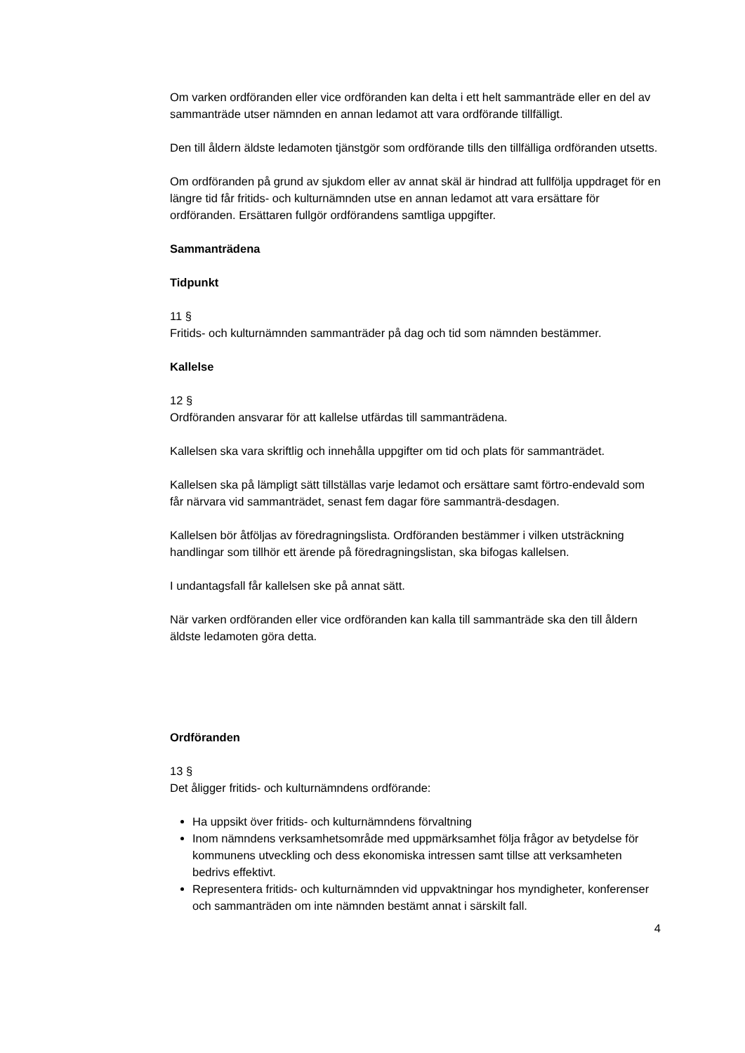Om varken ordföranden eller vice ordföranden kan delta i ett helt sammanträde eller en del av sammanträde utser nämnden en annan ledamot att vara ordförande tillfälligt.
Den till åldern äldste ledamoten tjänstgör som ordförande tills den tillfälliga ordföranden utsetts.
Om ordföranden på grund av sjukdom eller av annat skäl är hindrad att fullfölja uppdraget för en längre tid får fritids- och kulturnämnden utse en annan ledamot att vara ersättare för ordföranden. Ersättaren fullgör ordförandens samtliga uppgifter.
Sammanträdena
Tidpunkt
11 §
Fritids- och kulturnämnden sammanträder på dag och tid som nämnden bestämmer.
Kallelse
12 §
Ordföranden ansvarar för att kallelse utfärdas till sammanträdena.
Kallelsen ska vara skriftlig och innehålla uppgifter om tid och plats för sammanträdet.
Kallelsen ska på lämpligt sätt tillställas varje ledamot och ersättare samt förtro-endevald som får närvara vid sammanträdet, senast fem dagar före sammanträ-desdagen.
Kallelsen bör åtföljas av föredragningslista. Ordföranden bestämmer i vilken utsträckning handlingar som tillhör ett ärende på föredragningslistan, ska bifogas kallelsen.
I undantagsfall får kallelsen ske på annat sätt.
När varken ordföranden eller vice ordföranden kan kalla till sammanträde ska den till åldern äldste ledamoten göra detta.
Ordföranden
13 §
Det åligger fritids- och kulturnämndens ordförande:
Ha uppsikt över fritids- och kulturnämndens förvaltning
Inom nämndens verksamhetsområde med uppmärksamhet följa frågor av betydelse för kommunens utveckling och dess ekonomiska intressen samt tillse att verksamheten bedrivs effektivt.
Representera fritids- och kulturnämnden vid uppvaktningar hos myndigheter, konferenser och sammanträden om inte nämnden bestämt annat i särskilt fall.
4